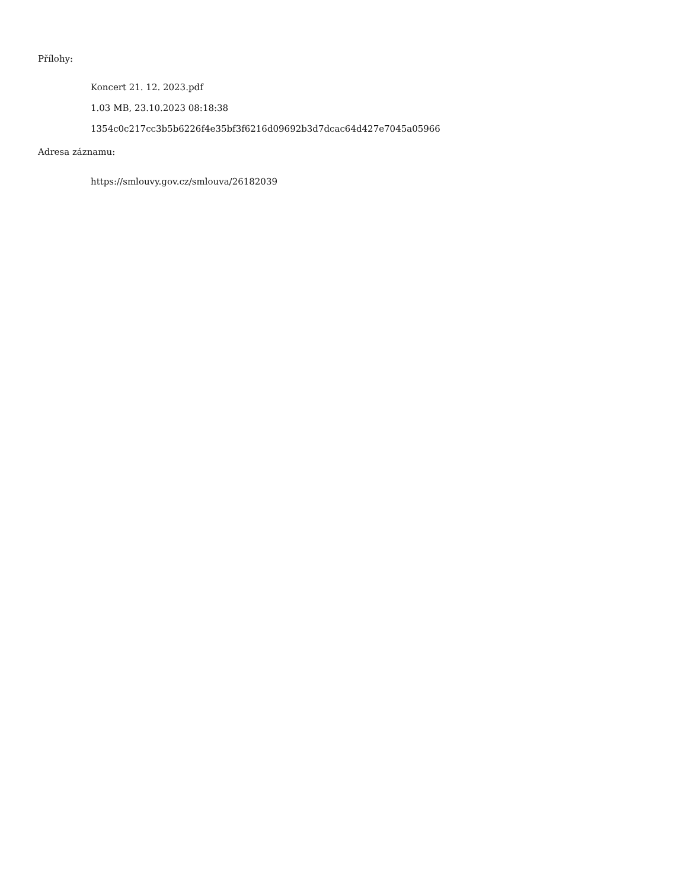Přílohy:
Koncert 21. 12. 2023.pdf
1.03 MB, 23.10.2023 08:18:38
1354c0c217cc3b5b6226f4e35bf3f6216d09692b3d7dcac64d427e7045a05966
Adresa záznamu:
https://smlouvy.gov.cz/smlouva/26182039